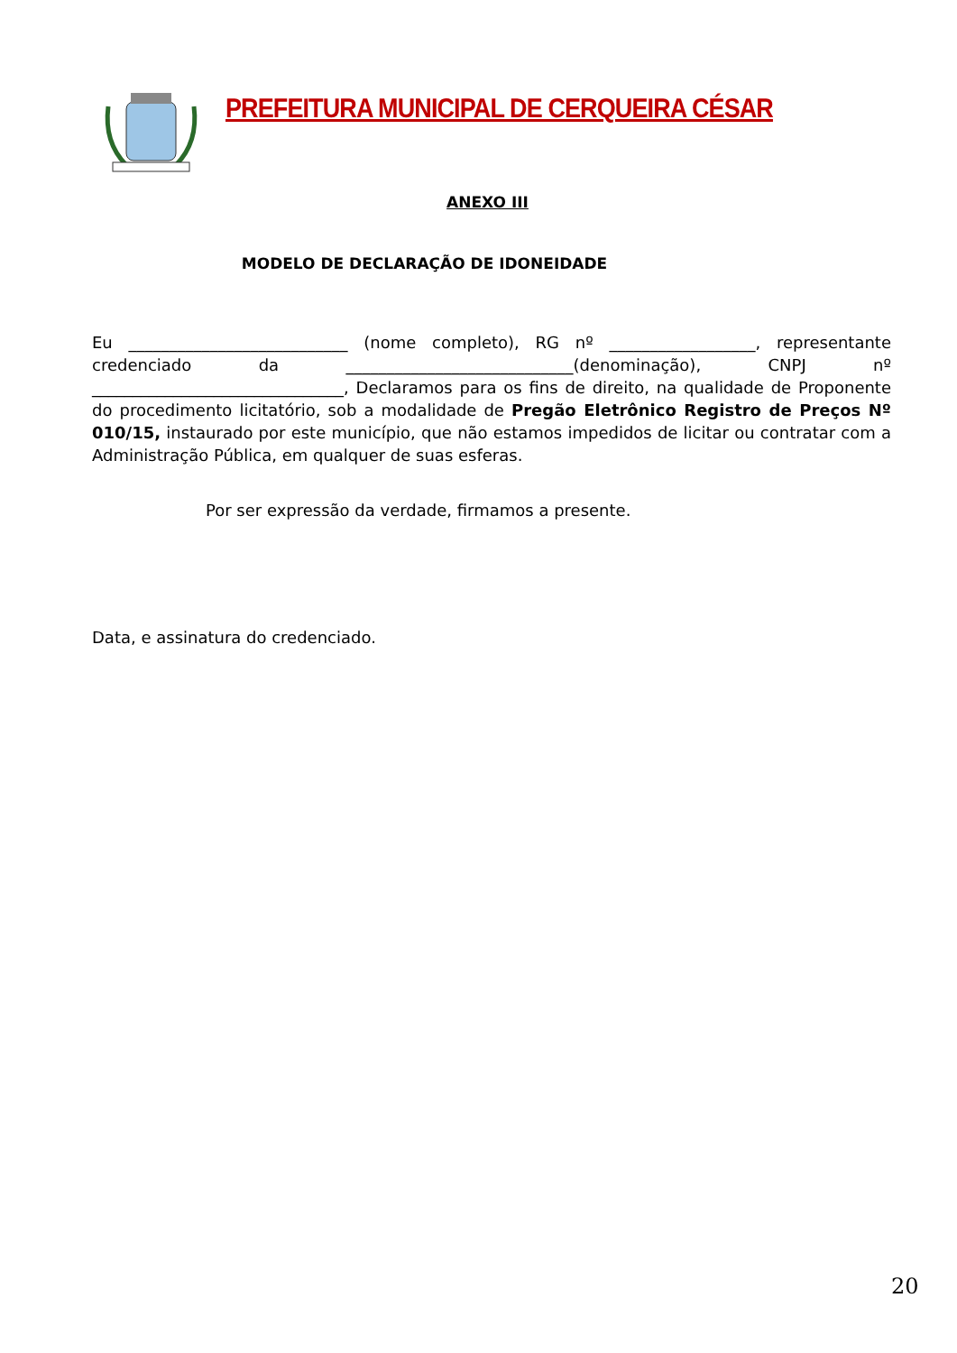PREFEITURA MUNICIPAL DE CERQUEIRA CÉSAR
ANEXO III
MODELO DE DECLARAÇÃO DE IDONEIDADE
Eu ___________________________ (nome completo), RG nº __________________, representante credenciado da ____________________________(denominação), CNPJ nº _______________________________, Declaramos para os fins de direito, na qualidade de Proponente do procedimento licitatório, sob a modalidade de Pregão Eletrônico Registro de Preços Nº 010/15, instaurado por este município, que não estamos impedidos de licitar ou contratar com a Administração Pública, em qualquer de suas esferas.
Por ser expressão da verdade, firmamos a presente.
Data, e assinatura do credenciado.
20